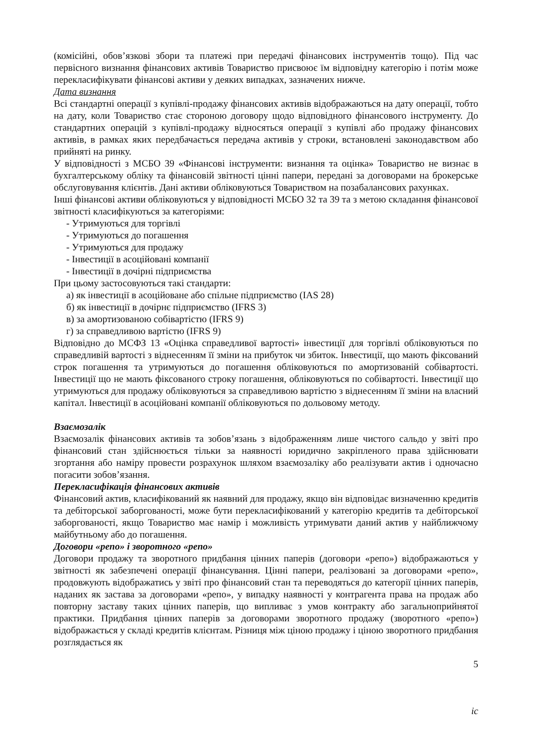(комісійні, обов’язкові збори та платежі при передачі фінансових інструментів тощо). Під час первісного визнання фінансових активів Товариство присвоює їм відповідну категорію і потім може перекласифікувати фінансові активи у деяких випадках, зазначених нижче.
Дата визнання
Всі стандартні операції з купівлі-продажу фінансових активів відображаються на дату операції, тобто на дату, коли Товариство стає стороною договору щодо відповідного фінансового інструменту. До стандартних операцій з купівлі-продажу відносяться операції з купівлі або продажу фінансових активів, в рамках яких передбачається передача активів у строки, встановлені законодавством або прийняті на ринку.
У відповідності з МСБО 39 «Фінансові інструменти: визнання та оцінка» Товариство не визнає в бухгалтерському обліку та фінансовій звітності цінні папери, передані за договорами на брокерське обслуговування клієнтів. Дані активи обліковуються Товариством на позабалансових рахунках.
Інші фінансові активи обліковуються у відповідності МСБО 32 та 39 та з метою складання фінансової звітності класифікуються за категоріями:
- Утримуються для торгівлі
- Утримуються до погашення
- Утримуються для продажу
- Інвестиції в асоційовані компанії
- Інвестиції в дочірні підприємства
При цьому застосовуються такі стандарти:
а) як інвестиції в асоційоване або спільне підприємство (IAS 28)
б) як інвестиції в дочірнє підприємство (IFRS 3)
в) за амортизованою собівартістю (IFRS 9)
г) за справедливою вартістю (IFRS 9)
Відповідно до МСФЗ 13 «Оцінка справедливої вартості» інвестиції для торгівлі обліковуються по справедливій вартості з віднесенням її зміни на прибуток чи збиток. Інвестиції, що мають фіксований строк погашення та утримуються до погашення обліковуються по амортизованій собівартості. Інвестиції що не мають фіксованого строку погашення, обліковуються по собівартості. Інвестиції що утримуються для продажу обліковуються за справедливою вартістю з віднесенням її зміни на власний капітал. Інвестиції в асоційовані компанії обліковуються по дольовому методу.
Взаємозалік
Взаємозалік фінансових активів та зобов’язань з відображенням лише чистого сальдо у звіті про фінансовий стан здійснюється тільки за наявності юридично закріпленого права здійснювати згортання або наміру провести розрахунок шляхом взаємозаліку або реалізувати актив і одночасно погасити зобов’язання.
Перекласифікація фінансових активів
Фінансовий актив, класифікований як наявний для продажу, якщо він відповідає визначенню кредитів та дебіторської заборгованості, може бути перекласифікований у категорію кредитів та дебіторської заборгованості, якщо Товариство має намір і можливість утримувати даний актив у найближчому майбутньому або до погашення.
Договори «репо» і зворотного «репо»
Договори продажу та зворотного придбання цінних паперів (договори «репо») відображаються у звітності як забезпечені операції фінансування. Цінні папери, реалізовані за договорами «репо», продовжують відображатись у звіті про фінансовий стан та переводяться до категорії цінних паперів, наданих як застава за договорами «репо», у випадку наявності у контрагента права на продаж або повторну заставу таких цінних паперів, що випливає з умов контракту або загальноприйнятої практики. Придбання цінних паперів за договорами зворотного продажу (зворотного «репо») відображається у складі кредитів клієнтам. Різниця між ціною продажу і ціною зворотного придбання розглядається як
5
іс